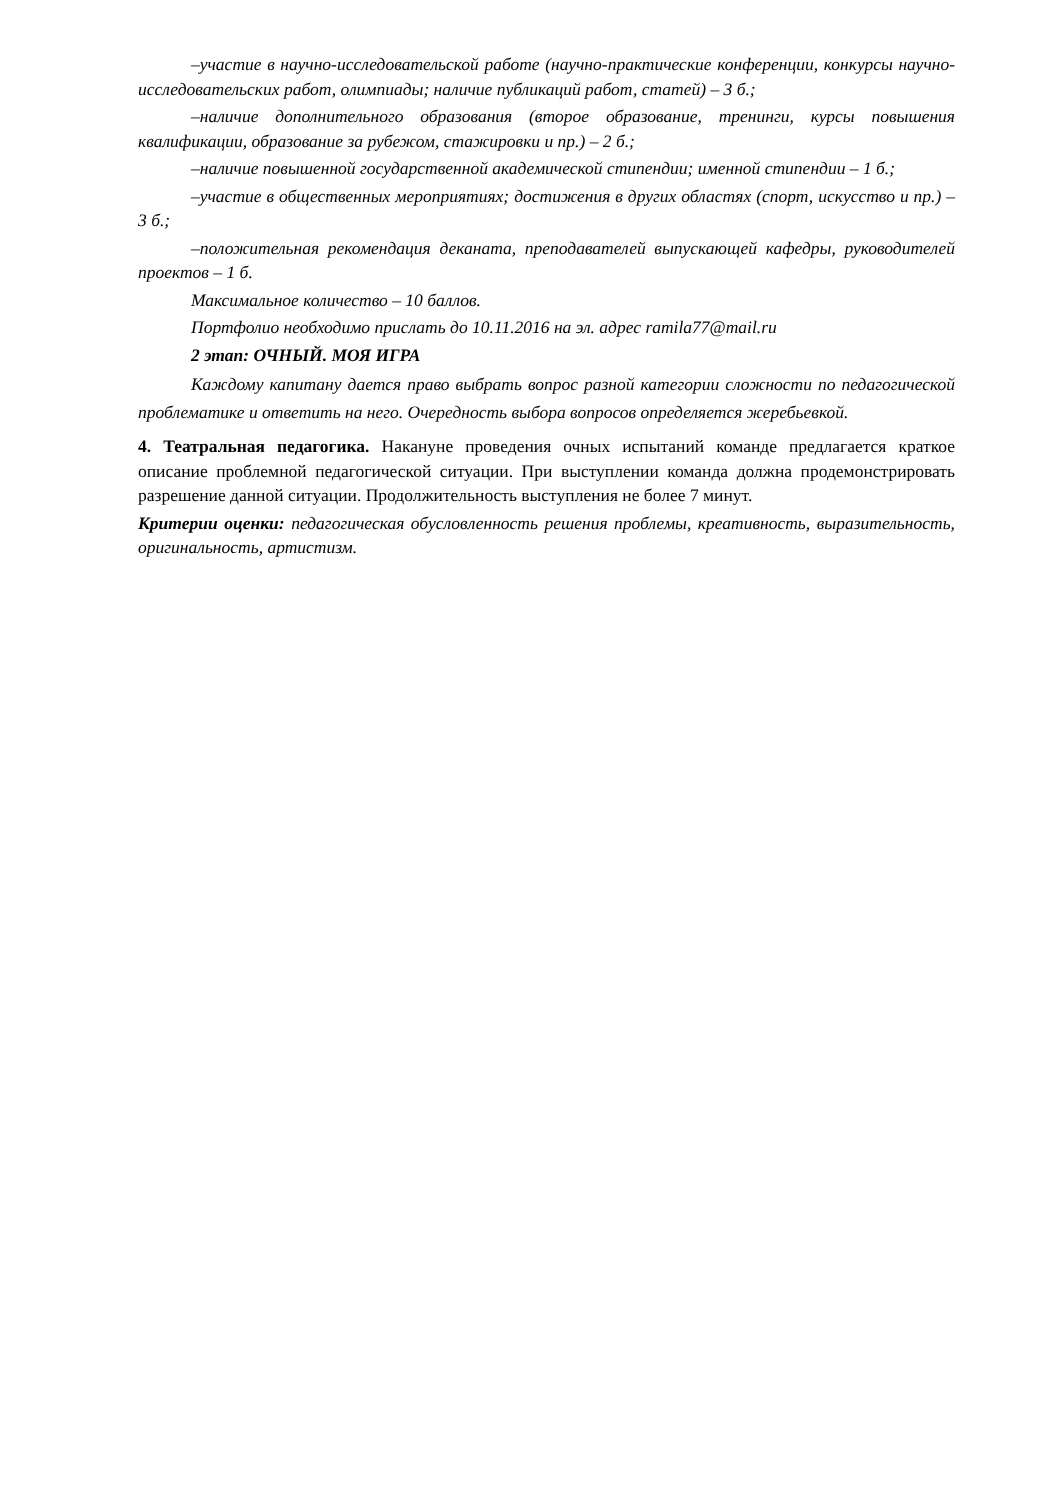–участие в научно-исследовательской работе (научно-практические конференции, конкурсы научно-исследовательских работ, олимпиады; наличие публикаций работ, статей) – 3 б.;
–наличие дополнительного образования (второе образование, тренинги, курсы повышения квалификации, образование за рубежом, стажировки и пр.) – 2 б.;
–наличие повышенной государственной академической стипендии; именной стипендии – 1 б.;
–участие в общественных мероприятиях; достижения в других областях (спорт, искусство и пр.) – 3 б.;
–положительная рекомендация деканата, преподавателей выпускающей кафедры, руководителей проектов – 1 б.
Максимальное количество – 10 баллов.
Портфолио необходимо прислать до 10.11.2016 на эл. адрес ramila77@mail.ru
2 этап: ОЧНЫЙ. МОЯ ИГРА
Каждому капитану дается право выбрать вопрос разной категории сложности по педагогической проблематике и ответить на него. Очередность выбора вопросов определяется жеребьевкой.
4. Театральная педагогика. Накануне проведения очных испытаний команде предлагается краткое описание проблемной педагогической ситуации. При выступлении команда должна продемонстрировать разрешение данной ситуации. Продолжительность выступления не более 7 минут.
Критерии оценки: педагогическая обусловленность решения проблемы, креативность, выразительность, оригинальность, артистизм.